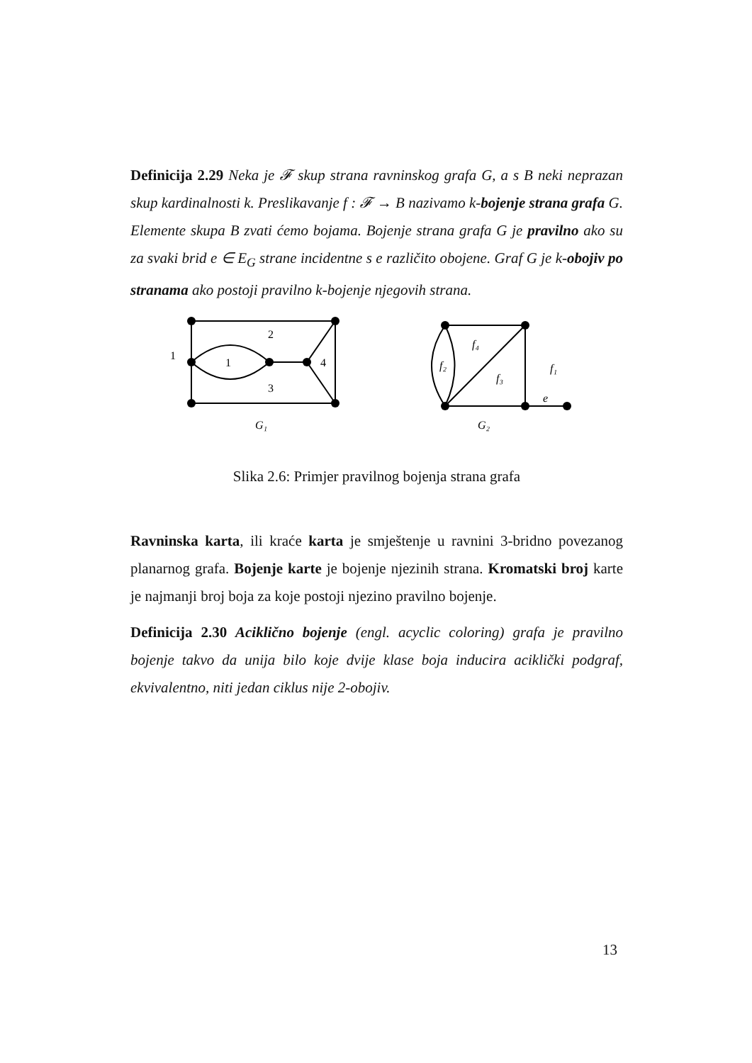Definicija 2.29 Neka je 𝓕 skup strana ravninskog grafa G, a s B neki neprazan skup kardinalnosti k. Preslikavanje f : 𝓕 → B nazivamo k-bojenje strana grafa G. Elemente skupa B zvati ćemo bojama. Bojenje strana grafa G je pravilno ako su za svaki brid e ∈ E<sub>G</sub> strane incidentne s e različito obojene. Graf G je k-obojiv po stranama ako postoji pravilno k-bojenje njegovih strana.
2
1
1
4
3
G₁
f₄
f₂
f₃
f₁
e
G₂
Slika 2.6: Primjer pravilnog bojenja strana grafa
Ravninska karta, ili kraće karta je smještenje u ravnini 3-bridno povezanog planarnog grafa. Bojenje karte je bojenje njezinih strana. Kromatski broj karte je najmanji broj boja za koje postoji njezino pravilno bojenje.
Definicija 2.30 Aciklično bojenje (engl. acyclic coloring) grafa je pravilno bojenje takvo da unija bilo koje dvije klase boja inducira aciklički podgraf, ekvivalentno, niti jedan ciklus nije 2-obojiv.
13